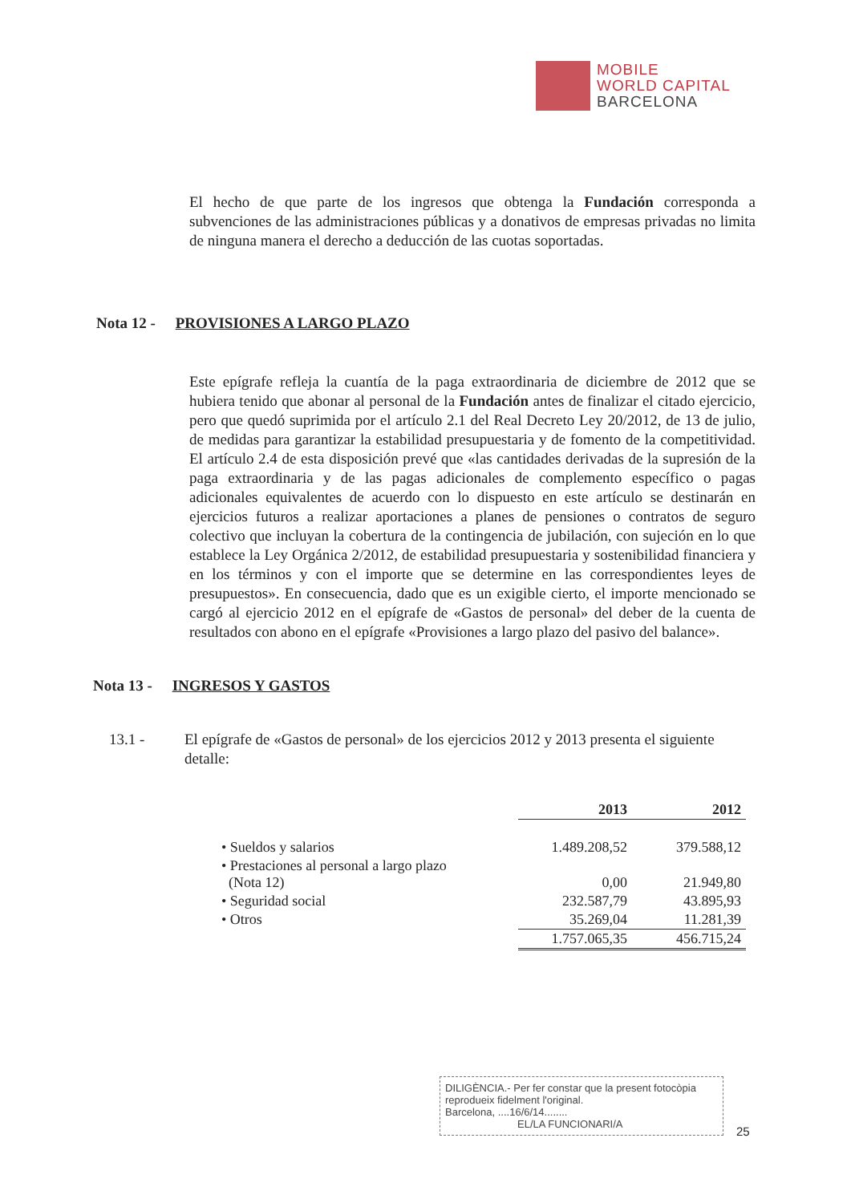MOBILE
WORLD CAPITAL
BARCELONA
El hecho de que parte de los ingresos que obtenga la Fundación corresponda a subvenciones de las administraciones públicas y a donativos de empresas privadas no limita de ninguna manera el derecho a deducción de las cuotas soportadas.
Nota 12 - PROVISIONES A LARGO PLAZO
Este epígrafe refleja la cuantía de la paga extraordinaria de diciembre de 2012 que se hubiera tenido que abonar al personal de la Fundación antes de finalizar el citado ejercicio, pero que quedó suprimida por el artículo 2.1 del Real Decreto Ley 20/2012, de 13 de julio, de medidas para garantizar la estabilidad presupuestaria y de fomento de la competitividad. El artículo 2.4 de esta disposición prevé que «las cantidades derivadas de la supresión de la paga extraordinaria y de las pagas adicionales de complemento específico o pagas adicionales equivalentes de acuerdo con lo dispuesto en este artículo se destinarán en ejercicios futuros a realizar aportaciones a planes de pensiones o contratos de seguro colectivo que incluyan la cobertura de la contingencia de jubilación, con sujeción en lo que establece la Ley Orgánica 2/2012, de estabilidad presupuestaria y sostenibilidad financiera y en los términos y con el importe que se determine en las correspondientes leyes de presupuestos». En consecuencia, dado que es un exigible cierto, el importe mencionado se cargó al ejercicio 2012 en el epígrafe de «Gastos de personal» del deber de la cuenta de resultados con abono en el epígrafe «Provisiones a largo plazo del pasivo del balance».
Nota 13 - INGRESOS Y GASTOS
13.1 - El epígrafe de «Gastos de personal» de los ejercicios 2012 y 2013 presenta el siguiente detalle:
| | 2013 | 2012 |
| --- | --- | --- |
| • Sueldos y salarios | 1.489.208,52 | 379.588,12 |
| • Prestaciones al personal a largo plazo (Nota 12) | 0,00 | 21.949,80 |
| • Seguridad social | 232.587,79 | 43.895,93 |
| • Otros | 35.269,04 | 11.281,39 |
| | 1.757.065,35 | 456.715,24 |
DILIGÈNCIA.- Per fer constar que la present fotocòpia reprodueix fidelment l'original.
Barcelona, ....16/6/14........
EL/LA FUNCIONARI/A
25